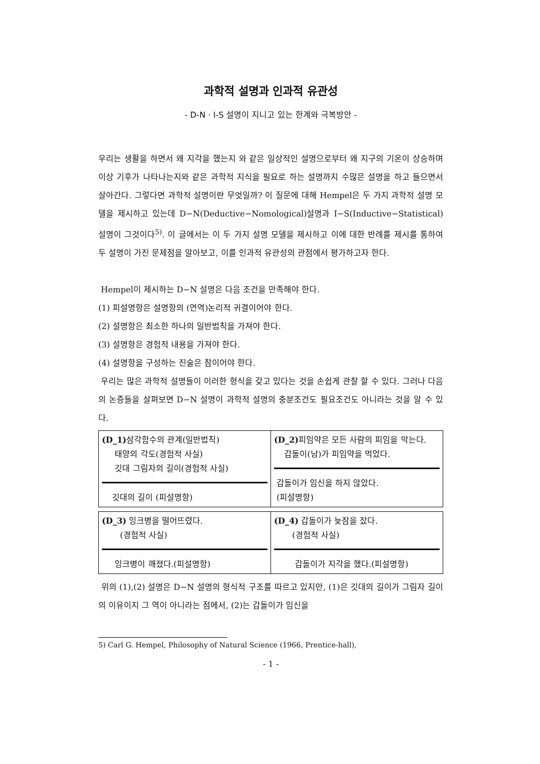과학적 설명과 인과적 유관성
- D-N · I-S 설명이 지니고 있는 한계와 극복방안 -
우리는 생활을 하면서 왜 지각을 했는지 와 같은 일상적인 설명으로부터 왜 지구의 기온이 상승하며 이상 기후가 나타나는지와 같은 과학적 지식을 필요로 하는 설명까지 수많은 설명을 하고 들으면서 살아간다. 그렇다면 과학적 설명이란 무엇일까? 이 질문에 대해 Hempel은 두 가지 과학적 설명 모델을 제시하고 있는데 D−N(Deductive−Nomological)설명과 I−S(Inductive−Statistical)설명이 그것이다<sup>5)</sup>. 이 글에서는 이 두 가지 설명 모델을 제시하고 이에 대한 반례를 제시를 통하여 두 설명이 가진 문제점을 알아보고, 이를 인과적 유관성의 관점에서 평가하고자 한다.
Hempel이 제시하는 D−N 설명은 다음 조건을 만족해야 한다.
(1) 피설명항은 설명항의 (연역)논리적 귀결이어야 한다.
(2) 설명항은 최소한 하나의 일반법칙을 가져야 한다.
(3) 설명항은 경험적 내용을 가져야 한다.
(4) 설명항을 구성하는 진술은 참이어야 한다.
우리는 많은 과학적 설명들이 이러한 형식을 갖고 있다는 것을 손쉽게 관찰 할 수 있다. 그러나 다음의 논증들을 살펴보면 D−N 설명이 과학적 설명의 충분조건도 필요조건도 아니라는 것을 알 수 있다.
| (D_1) 삼각함수의 관계(일반법칙) 태양의 각도(경험적 사실) 깃대 그림자의 길이(경험적 사실) 깃대의 길이 (피설명항) | (D_2) 피임약은 모든 사람의 피임을 막는다. 갑돌이(남)가 피임약을 먹었다. 갑돌이가 임신을 하지 않았다. (피설명항) |
| (D_3) 잉크병을 떨어뜨렸다. (경험적 사실) 잉크병이 깨졌다.(피설명항) | (D_4) 갑돌이가 늦잠을 잤다. (경험적 사실) 갑돌이가 지각을 했다.(피설명항) |
위의 (1),(2) 설명은 D−N 설명의 형식적 구조를 따르고 있지만, (1)은 깃대의 길이가 그림자 길이의 이유이지 그 역이 아니라는 점에서, (2)는 갑돌이가 임신을
5) Carl G. Hempel, Philosophy of Natural Science (1966, Prentice-hall),
- 1 -